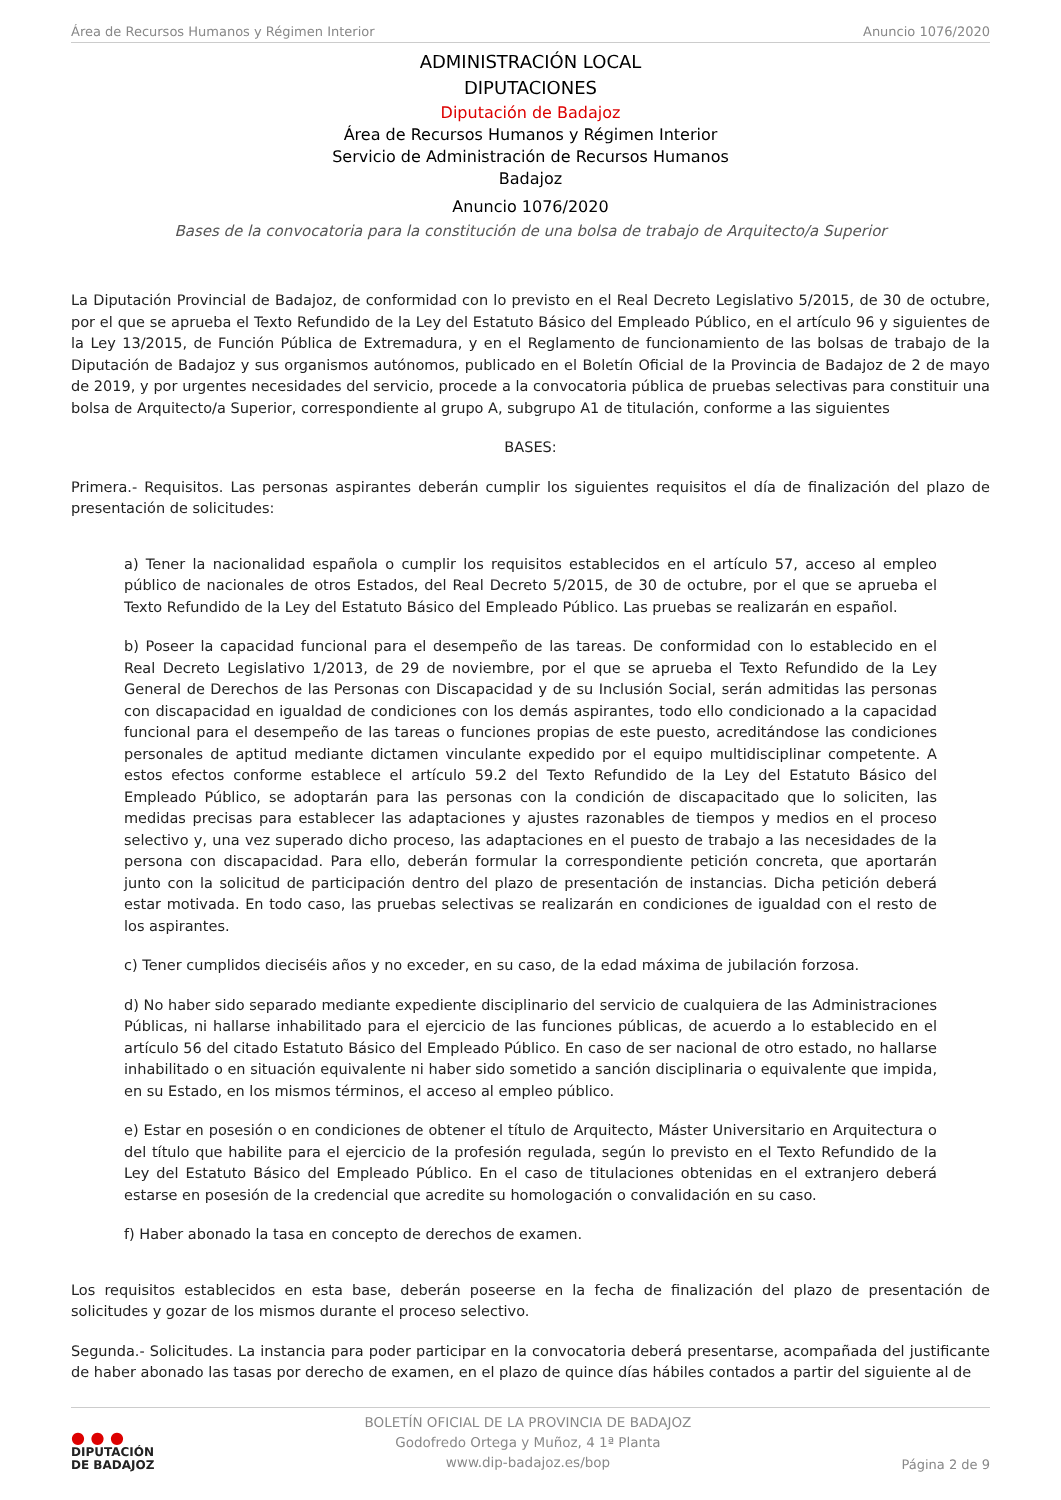Área de Recursos Humanos y Régimen Interior Anuncio 1076/2020
ADMINISTRACIÓN LOCAL
DIPUTACIONES
Diputación de Badajoz
Área de Recursos Humanos y Régimen Interior
Servicio de Administración de Recursos Humanos
Badajoz
Anuncio 1076/2020
Bases de la convocatoria para la constitución de una bolsa de trabajo de Arquitecto/a Superior
La Diputación Provincial de Badajoz, de conformidad con lo previsto en el Real Decreto Legislativo 5/2015, de 30 de octubre, por el que se aprueba el Texto Refundido de la Ley del Estatuto Básico del Empleado Público, en el artículo 96 y siguientes de la Ley 13/2015, de Función Pública de Extremadura, y en el Reglamento de funcionamiento de las bolsas de trabajo de la Diputación de Badajoz y sus organismos autónomos, publicado en el Boletín Oficial de la Provincia de Badajoz de 2 de mayo de 2019, y por urgentes necesidades del servicio, procede a la convocatoria pública de pruebas selectivas para constituir una bolsa de Arquitecto/a Superior, correspondiente al grupo A, subgrupo A1 de titulación, conforme a las siguientes
BASES:
Primera.- Requisitos. Las personas aspirantes deberán cumplir los siguientes requisitos el día de finalización del plazo de presentación de solicitudes:
a) Tener la nacionalidad española o cumplir los requisitos establecidos en el artículo 57, acceso al empleo público de nacionales de otros Estados, del Real Decreto 5/2015, de 30 de octubre, por el que se aprueba el Texto Refundido de la Ley del Estatuto Básico del Empleado Público. Las pruebas se realizarán en español.
b) Poseer la capacidad funcional para el desempeño de las tareas. De conformidad con lo establecido en el Real Decreto Legislativo 1/2013, de 29 de noviembre, por el que se aprueba el Texto Refundido de la Ley General de Derechos de las Personas con Discapacidad y de su Inclusión Social, serán admitidas las personas con discapacidad en igualdad de condiciones con los demás aspirantes, todo ello condicionado a la capacidad funcional para el desempeño de las tareas o funciones propias de este puesto, acreditándose las condiciones personales de aptitud mediante dictamen vinculante expedido por el equipo multidisciplinar competente. A estos efectos conforme establece el artículo 59.2 del Texto Refundido de la Ley del Estatuto Básico del Empleado Público, se adoptarán para las personas con la condición de discapacitado que lo soliciten, las medidas precisas para establecer las adaptaciones y ajustes razonables de tiempos y medios en el proceso selectivo y, una vez superado dicho proceso, las adaptaciones en el puesto de trabajo a las necesidades de la persona con discapacidad. Para ello, deberán formular la correspondiente petición concreta, que aportarán junto con la solicitud de participación dentro del plazo de presentación de instancias. Dicha petición deberá estar motivada. En todo caso, las pruebas selectivas se realizarán en condiciones de igualdad con el resto de los aspirantes.
c) Tener cumplidos dieciséis años y no exceder, en su caso, de la edad máxima de jubilación forzosa.
d) No haber sido separado mediante expediente disciplinario del servicio de cualquiera de las Administraciones Públicas, ni hallarse inhabilitado para el ejercicio de las funciones públicas, de acuerdo a lo establecido en el artículo 56 del citado Estatuto Básico del Empleado Público. En caso de ser nacional de otro estado, no hallarse inhabilitado o en situación equivalente ni haber sido sometido a sanción disciplinaria o equivalente que impida, en su Estado, en los mismos términos, el acceso al empleo público.
e) Estar en posesión o en condiciones de obtener el título de Arquitecto, Máster Universitario en Arquitectura o del título que habilite para el ejercicio de la profesión regulada, según lo previsto en el Texto Refundido de la Ley del Estatuto Básico del Empleado Público. En el caso de titulaciones obtenidas en el extranjero deberá estarse en posesión de la credencial que acredite su homologación o convalidación en su caso.
f) Haber abonado la tasa en concepto de derechos de examen.
Los requisitos establecidos en esta base, deberán poseerse en la fecha de finalización del plazo de presentación de solicitudes y gozar de los mismos durante el proceso selectivo.
Segunda.- Solicitudes. La instancia para poder participar en la convocatoria deberá presentarse, acompañada del justificante de haber abonado las tasas por derecho de examen, en el plazo de quince días hábiles contados a partir del siguiente al de
● ● ●
DIPUTACIÓN
DE BADAJOZ
BOLETÍN OFICIAL DE LA PROVINCIA DE BADAJOZ
Godofredo Ortega y Muñoz, 4 1ª Planta
www.dip-badajoz.es/bop
Página 2 de 9